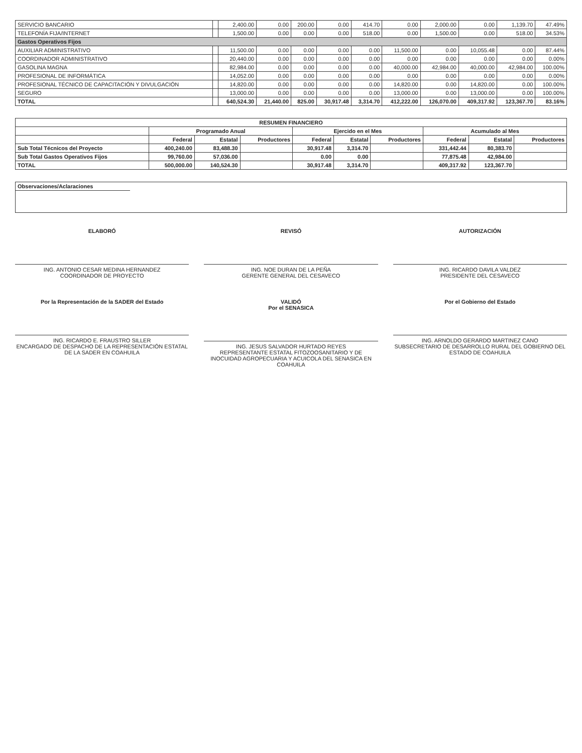| SERVICIO BANCARIO | | 2,400.00 | 0.00 | 200.00 | 0.00 | 414.70 | 0.00 | 2,000.00 | 0.00 | 1,139.70 | 47.49% |
| TELEFONÍA FIJA/INTERNET | | 1,500.00 | 0.00 | 0.00 | 0.00 | 518.00 | 0.00 | 1,500.00 | 0.00 | 518.00 | 34.53% |
| Gastos Operativos Fijos | | | | | | | | | | | |
| AUXILIAR ADMINISTRATIVO | | 11,500.00 | 0.00 | 0.00 | 0.00 | 0.00 | 11,500.00 | 0.00 | 10,055.48 | 0.00 | 87.44% |
| COORDINADOR ADMINISTRATIVO | | 20,440.00 | 0.00 | 0.00 | 0.00 | 0.00 | 0.00 | 0.00 | 0.00 | 0.00 | 0.00% |
| GASOLINA MAGNA | | 82,984.00 | 0.00 | 0.00 | 0.00 | 0.00 | 40,000.00 | 42,984.00 | 40,000.00 | 42,984.00 | 100.00% |
| PROFESIONAL DE INFORMÁTICA | | 14,052.00 | 0.00 | 0.00 | 0.00 | 0.00 | 0.00 | 0.00 | 0.00 | 0.00 | 0.00% |
| PROFESIONAL TÉCNICO DE CAPACITACIÓN Y DIVULGACIÓN | | 14,820.00 | 0.00 | 0.00 | 0.00 | 0.00 | 14,820.00 | 0.00 | 14,820.00 | 0.00 | 100.00% |
| SEGURO | | 13,000.00 | 0.00 | 0.00 | 0.00 | 0.00 | 13,000.00 | 0.00 | 13,000.00 | 0.00 | 100.00% |
| TOTAL | | 640,524.30 | 21,440.00 | 825.00 | 30,917.48 | 3,314.70 | 412,222.00 | 126,070.00 | 409,317.92 | 123,367.70 | 83.16% |
| RESUMEN FINANCIERO | | | | | | | | | |
| --- | --- | --- | --- | --- | --- | --- | --- | --- | --- |
| | Programado Anual | | | Ejercido en el Mes | | | Acumulado al Mes | | |
| | Federal | Estatal | Productores | Federal | Estatal | Productores | Federal | Estatal | Productores |
| Sub Total Técnicos del Proyecto | 400,240.00 | 83,488.30 | | 30,917.48 | 3,314.70 | | 331,442.44 | 80,383.70 | |
| Sub Total Gastos Operativos Fijos | 99,760.00 | 57,036.00 | | 0.00 | 0.00 | | 77,875.48 | 42,984.00 | |
| TOTAL | 500,000.00 | 140,524.30 | | 30,917.48 | 3,314.70 | | 409,317.92 | 123,367.70 | |
Observaciones/Aclaraciones
ELABORÓ
ING. ANTONIO CESAR MEDINA HERNANDEZ
COORDINADOR DE PROYECTO
REVISÓ
ING. NOE DURAN DE LA PEÑA
GERENTE GENERAL DEL CESAVECO
AUTORIZACIÓN
ING. RICARDO DAVILA VALDEZ
PRESIDENTE DEL CESAVECO
Por la Representación de la SADER del Estado
ING. RICARDO E. FRAUSTRO SILLER
ENCARGADO DE DESPACHO DE LA REPRESENTACIÓN ESTATAL DE LA SADER EN COAHUILA
VALIDÓ
Por el SENASICA
ING. JESUS SALVADOR HURTADO REYES
REPRESENTANTE ESTATAL FITOZOOSANITARIO Y DE INOCUIDAD AGROPECUARIA Y ACUICOLA DEL SENASICA EN COAHUILA
Por el Gobierno del Estado
ING. ARNOLDO GERARDO MARTINEZ CANO
SUBSECRETARIO DE DESARROLLO RURAL DEL GOBIERNO DEL ESTADO DE COAHUILA